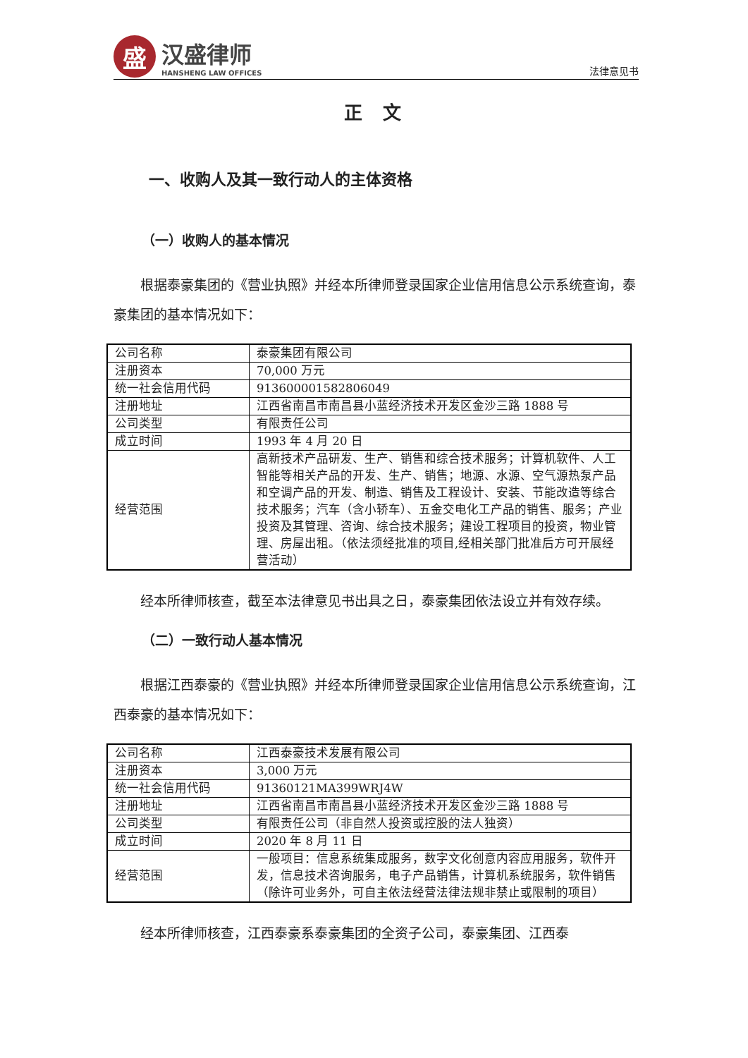盛
汉盛律师
HANSHENG LAW OFFICES
法律意见书
正 文
一、收购人及其一致行动人的主体资格
（一）收购人的基本情况
根据泰豪集团的《营业执照》并经本所律师登录国家企业信用信息公示系统查询，泰豪集团的基本情况如下：
| 公司名称 | 泰豪集团有限公司 |
| 注册资本 | 70,000 万元 |
| 统一社会信用代码 | 913600001582806049 |
| 注册地址 | 江西省南昌市南昌县小蓝经济技术开发区金沙三路 1888 号 |
| 公司类型 | 有限责任公司 |
| 成立时间 | 1993 年 4 月 20 日 |
| 经营范围 | 高新技术产品研发、生产、销售和综合技术服务；计算机软件、人工智能等相关产品的开发、生产、销售；地源、水源、空气源热泵产品和空调产品的开发、制造、销售及工程设计、安装、节能改造等综合技术服务；汽车（含小轿车）、五金交电化工产品的销售、服务；产业投资及其管理、咨询、综合技术服务；建设工程项目的投资，物业管理、房屋出租。（依法须经批准的项目,经相关部门批准后方可开展经营活动） |
经本所律师核查，截至本法律意见书出具之日，泰豪集团依法设立并有效存续。
（二）一致行动人基本情况
根据江西泰豪的《营业执照》并经本所律师登录国家企业信用信息公示系统查询，江西泰豪的基本情况如下：
| 公司名称 | 江西泰豪技术发展有限公司 |
| 注册资本 | 3,000 万元 |
| 统一社会信用代码 | 91360121MA399WRJ4W |
| 注册地址 | 江西省南昌市南昌县小蓝经济技术开发区金沙三路 1888 号 |
| 公司类型 | 有限责任公司（非自然人投资或控股的法人独资） |
| 成立时间 | 2020 年 8 月 11 日 |
| 经营范围 | 一般项目：信息系统集成服务，数字文化创意内容应用服务，软件开发，信息技术咨询服务，电子产品销售，计算机系统服务，软件销售（除许可业务外，可自主依法经营法律法规非禁止或限制的项目） |
经本所律师核查，江西泰豪系泰豪集团的全资子公司，泰豪集团、江西泰